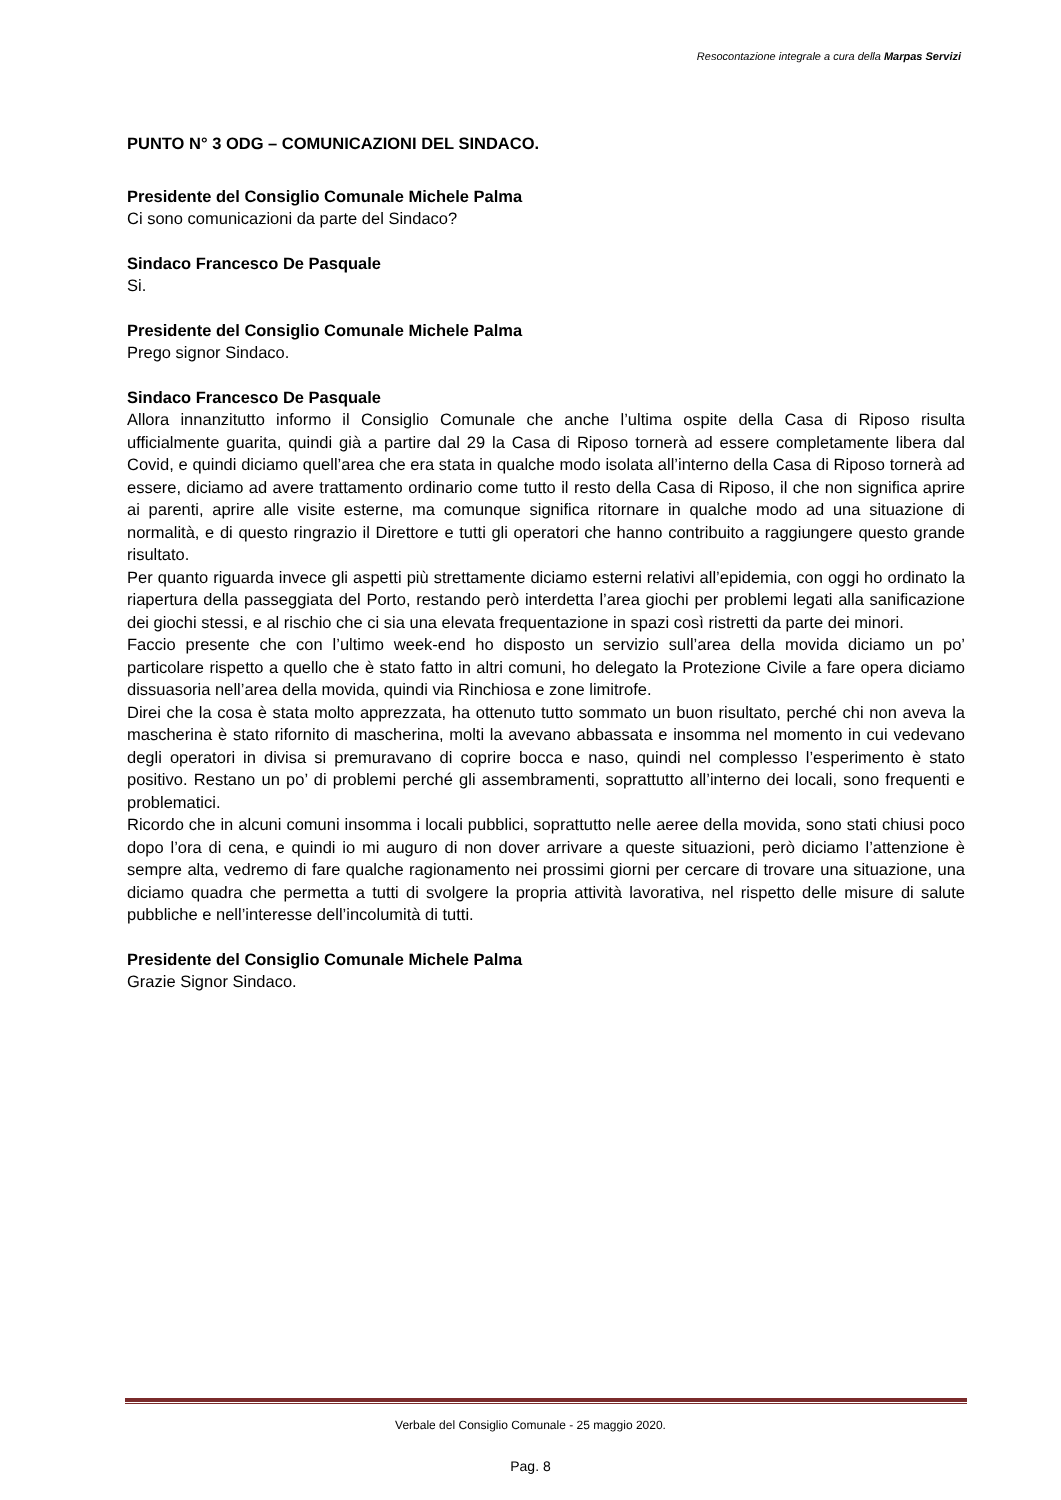Resocontazione integrale a cura della Marpas Servizi
PUNTO N° 3 ODG – COMUNICAZIONI DEL SINDACO.
Presidente del Consiglio Comunale Michele Palma
Ci sono comunicazioni da parte del Sindaco?
Sindaco Francesco De Pasquale
Si.
Presidente del Consiglio Comunale Michele Palma
Prego signor Sindaco.
Sindaco Francesco De Pasquale
Allora innanzitutto informo il Consiglio Comunale che anche l’ultima ospite della Casa di Riposo risulta ufficialmente guarita, quindi già a partire dal 29 la Casa di Riposo tornerà ad essere completamente libera dal Covid, e quindi diciamo quell’area che era stata in qualche modo isolata all’interno della Casa di Riposo tornerà ad essere, diciamo ad avere trattamento ordinario come tutto il resto della Casa di Riposo, il che non significa aprire ai parenti, aprire alle visite esterne, ma comunque significa ritornare in qualche modo ad una situazione di normalità, e di questo ringrazio il Direttore e tutti gli operatori che hanno contribuito a raggiungere questo grande risultato.
Per quanto riguarda invece gli aspetti più strettamente diciamo esterni relativi all’epidemia, con oggi ho ordinato la riapertura della passeggiata del Porto, restando però interdetta l’area giochi per problemi legati alla sanificazione dei giochi stessi, e al rischio che ci sia una elevata frequentazione in spazi così ristretti da parte dei minori.
Faccio presente che con l’ultimo week-end ho disposto un servizio sull’area della movida diciamo un po’ particolare rispetto a quello che è stato fatto in altri comuni, ho delegato la Protezione Civile a fare opera diciamo dissuasoria nell’area della movida, quindi via Rinchiosa e zone limitrofe.
Direi che la cosa è stata molto apprezzata, ha ottenuto tutto sommato un buon risultato, perché chi non aveva la mascherina è stato rifornito di mascherina, molti la avevano abbassata e insomma nel momento in cui vedevano degli operatori in divisa si premuravano di coprire bocca e naso, quindi nel complesso l’esperimento è stato positivo. Restano un po’ di problemi perché gli assembramenti, soprattutto all’interno dei locali, sono frequenti e problematici.
Ricordo che in alcuni comuni insomma i locali pubblici, soprattutto nelle aeree della movida, sono stati chiusi poco dopo l’ora di cena, e quindi io mi auguro di non dover arrivare a queste situazioni, però diciamo l’attenzione è sempre alta, vedremo di fare qualche ragionamento nei prossimi giorni per cercare di trovare una situazione, una diciamo quadra che permetta a tutti di svolgere la propria attività lavorativa, nel rispetto delle misure di salute pubbliche e nell’interesse dell’incolumità di tutti.
Presidente del Consiglio Comunale Michele Palma
Grazie Signor Sindaco.
Verbale del Consiglio Comunale - 25 maggio 2020.
Pag. 8